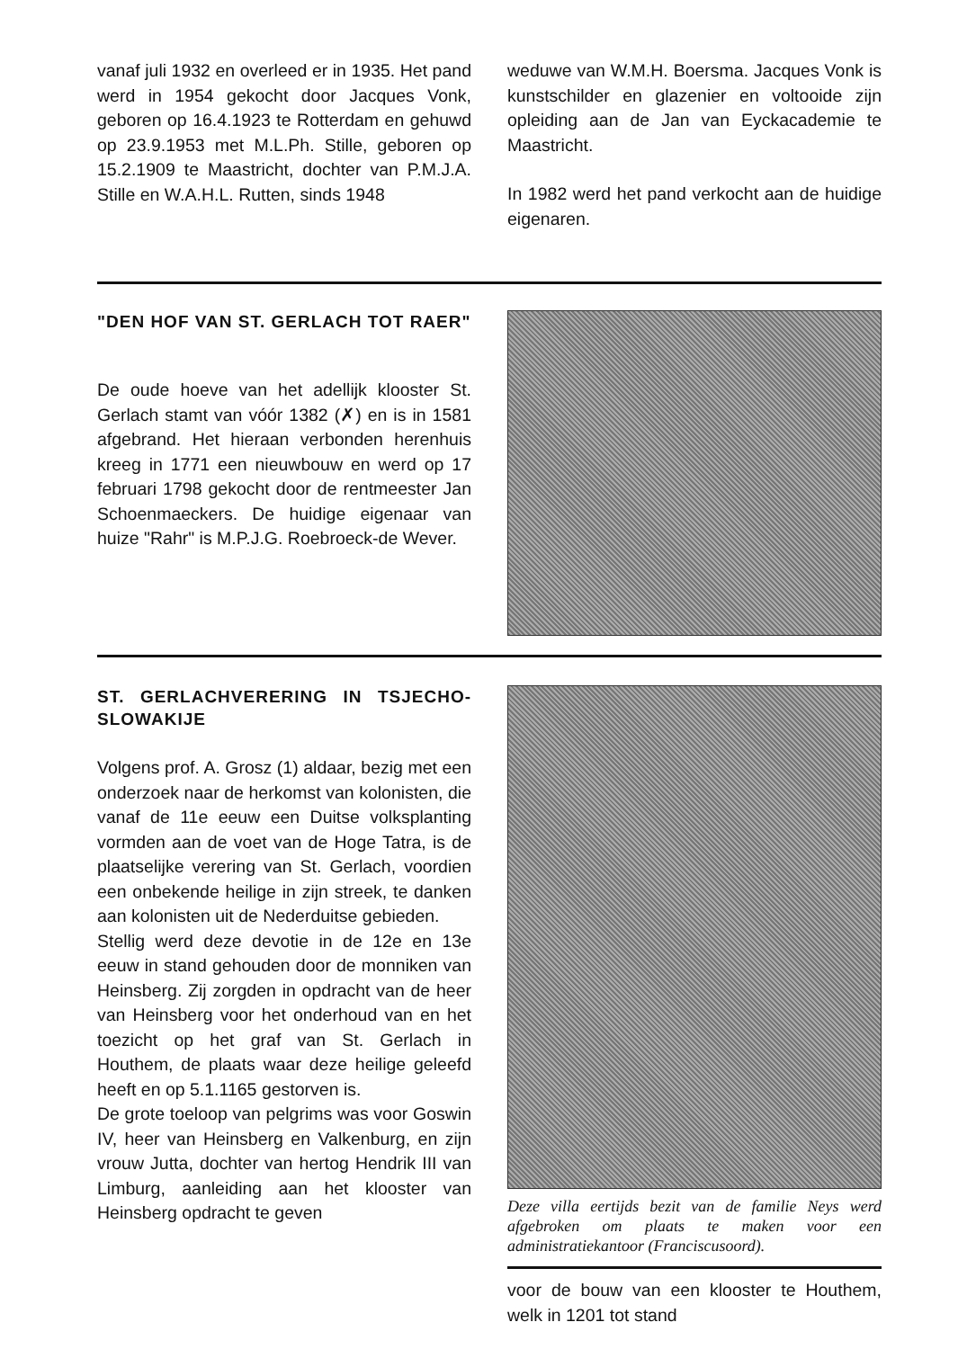vanaf juli 1932 en overleed er in 1935. Het pand werd in 1954 gekocht door Jacques Vonk, geboren op 16.4.1923 te Rotterdam en gehuwd op 23.9.1953 met M.L.Ph. Stille, geboren op 15.2.1909 te Maastricht, dochter van P.M.J.A. Stille en W.A.H.L. Rutten, sinds 1948
weduwe van W.M.H. Boersma. Jacques Vonk is kunstschilder en glazenier en voltooide zijn opleiding aan de Jan van Eyckacademie te Maastricht.
In 1982 werd het pand verkocht aan de huidige eigenaren.
"DEN HOF VAN ST. GERLACH TOT RAER"
De oude hoeve van het adellijk klooster St. Gerlach stamt van vóór 1382 (✗) en is in 1581 afgebrand. Het hieraan verbonden herenhuis kreeg in 1771 een nieuwbouw en werd op 17 februari 1798 gekocht door de rentmeester Jan Schoenmaeckers. De huidige eigenaar van huize "Rahr" is M.P.J.G. Roebroeck-de Wever.
ST. GERLACHVERERING IN TSJECHO-SLOWAKIJE
Volgens prof. A. Grosz (1) aldaar, bezig met een onderzoek naar de herkomst van kolonisten, die vanaf de 11e eeuw een Duitse volksplanting vormden aan de voet van de Hoge Tatra, is de plaatselijke verering van St. Gerlach, voordien een onbekende heilige in zijn streek, te danken aan kolonisten uit de Nederduitse gebieden.
Stellig werd deze devotie in de 12e en 13e eeuw in stand gehouden door de monniken van Heinsberg. Zij zorgden in opdracht van de heer van Heinsberg voor het onderhoud van en het toezicht op het graf van St. Gerlach in Houthem, de plaats waar deze heilige geleefd heeft en op 5.1.1165 gestorven is.
De grote toeloop van pelgrims was voor Goswin IV, heer van Heinsberg en Valkenburg, en zijn vrouw Jutta, dochter van hertog Hendrik III van Limburg, aanleiding aan het klooster van Heinsberg opdracht te geven
Deze villa eertijds bezit van de familie Neys werd afgebroken om plaats te maken voor een administratiekantoor (Franciscusoord).
voor de bouw van een klooster te Houthem, welk in 1201 tot stand